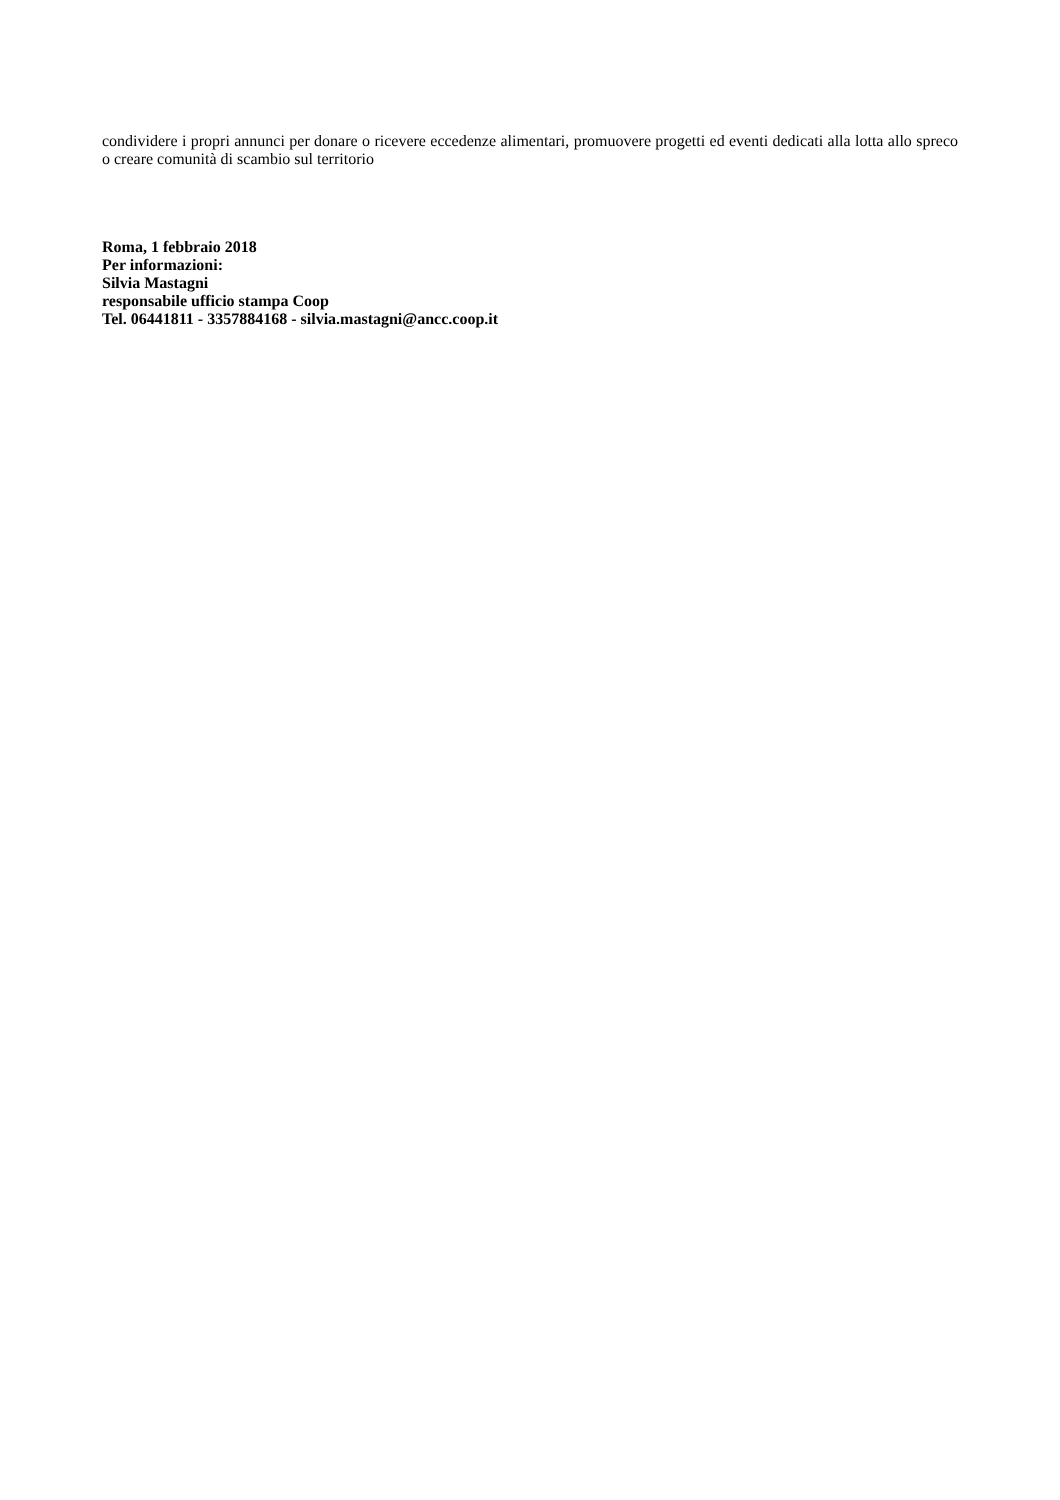condividere i propri annunci per donare o ricevere eccedenze alimentari, promuovere progetti ed eventi dedicati alla lotta allo spreco o creare comunità di scambio sul territorio
Roma, 1 febbraio 2018
Per informazioni:
Silvia Mastagni
responsabile ufficio stampa Coop
Tel. 06441811 - 3357884168 - silvia.mastagni@ancc.coop.it